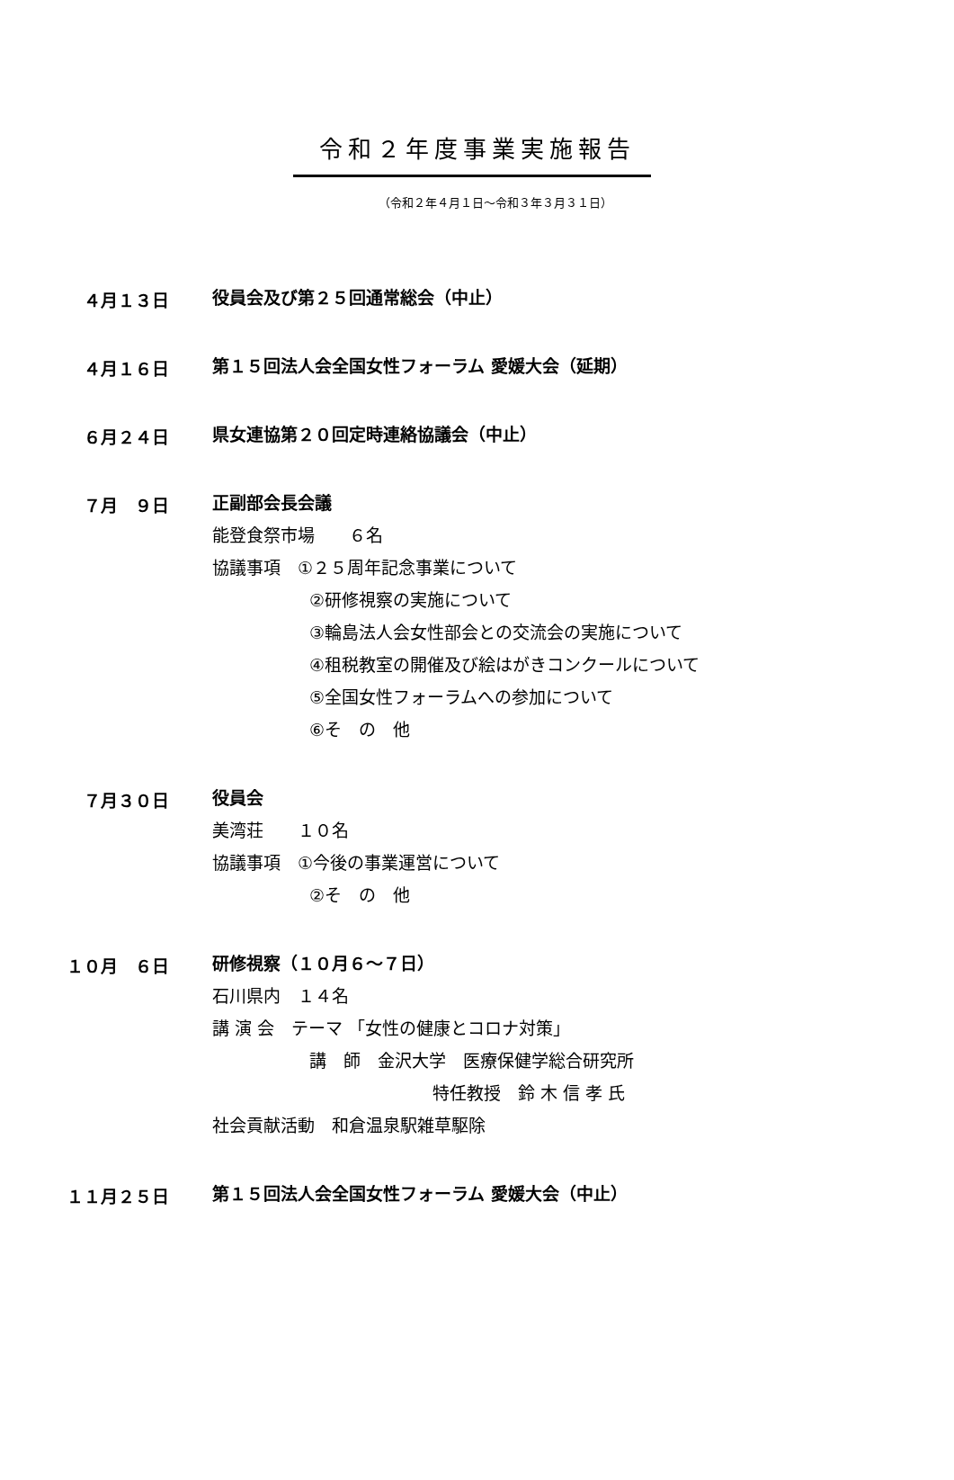令和２年度事業実施報告
（令和２年４月１日～令和３年３月３１日）
４月１３日
役員会及び第２５回通常総会（中止）
４月１６日
第１５回法人会全国女性フォーラム 愛媛大会（延期）
６月２４日
県女連協第２０回定時連絡協議会（中止）
７月　９日
正副部会長会議
能登食祭市場　　６名
協議事項　①２５周年記念事業について
②研修視察の実施について
③輪島法人会女性部会との交流会の実施について
④租税教室の開催及び絵はがきコンクールについて
⑤全国女性フォーラムへの参加について
⑥そ　の　他
７月３０日
役員会
美湾荘　　１０名
協議事項　①今後の事業運営について
②そ　の　他
１０月　６日
研修視察（１０月６～７日）
石川県内　１４名
講 演 会　テーマ 「女性の健康とコロナ対策」
講　師　金沢大学　医療保健学総合研究所
特任教授　鈴 木 信 孝 氏
社会貢献活動　和倉温泉駅雑草駆除
１１月２５日
第１５回法人会全国女性フォーラム 愛媛大会（中止）